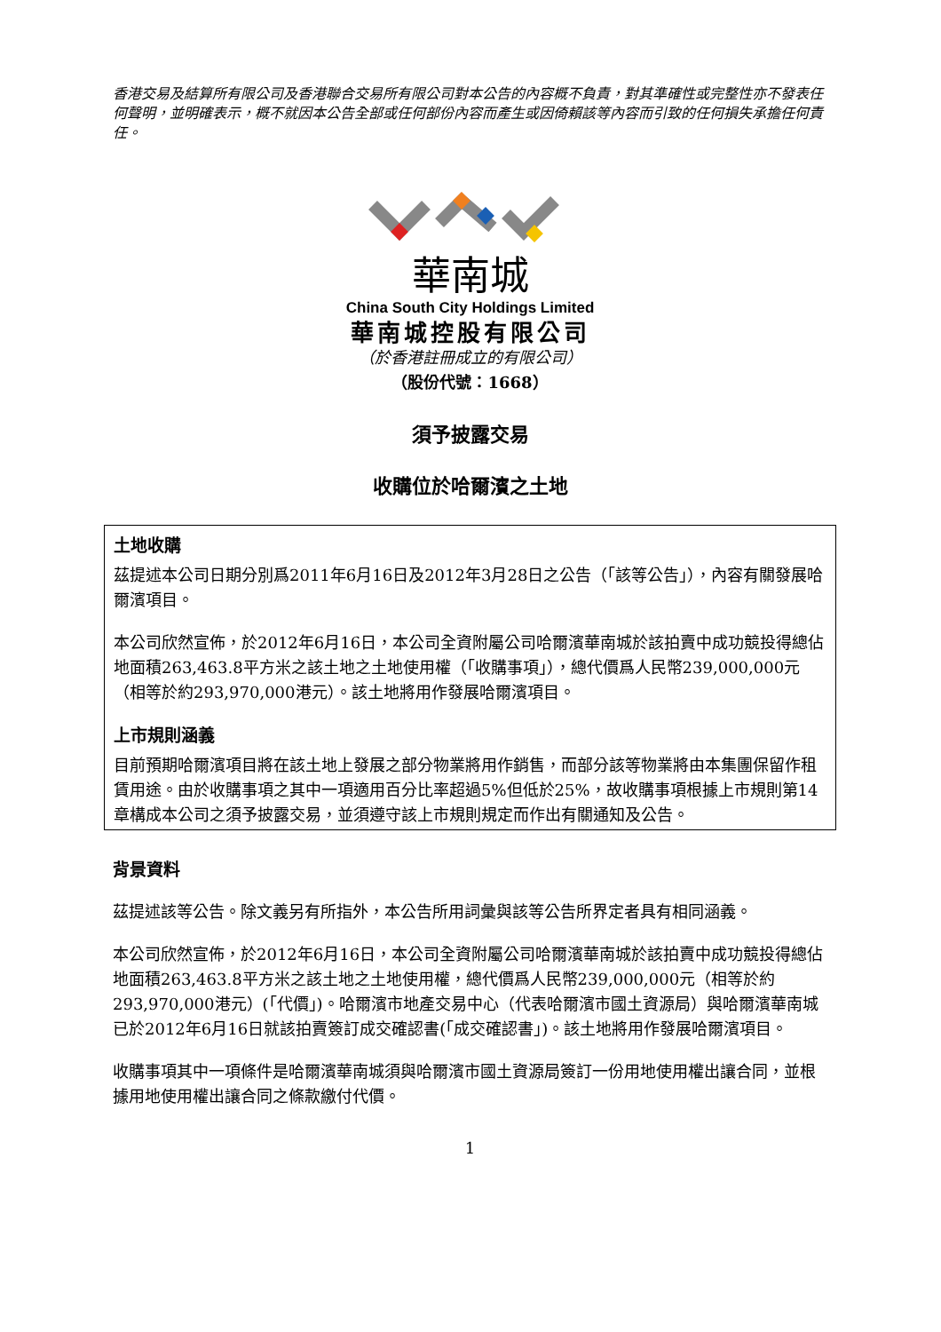香港交易及結算所有限公司及香港聯合交易所有限公司對本公告的內容概不負責，對其準確性或完整性亦不發表任何聲明，並明確表示，概不就因本公告全部或任何部份內容而產生或因倚賴該等內容而引致的任何損失承擔任何責任。
華南城
China South City Holdings Limited
華南城控股有限公司
（於香港註冊成立的有限公司）
（股份代號：1668）
須予披露交易
收購位於哈爾濱之土地
土地收購
茲提述本公司日期分別爲2011年6月16日及2012年3月28日之公告（「該等公告」），內容有關發展哈爾濱項目。
本公司欣然宣佈，於2012年6月16日，本公司全資附屬公司哈爾濱華南城於該拍賣中成功競投得總佔地面積263,463.8平方米之該土地之土地使用權（「收購事項」），總代價爲人民幣239,000,000元（相等於約293,970,000港元）。該土地將用作發展哈爾濱項目。
上市規則涵義
目前預期哈爾濱項目將在該土地上發展之部分物業將用作銷售，而部分該等物業將由本集團保留作租賃用途。由於收購事項之其中一項適用百分比率超過5%但低於25%，故收購事項根據上市規則第14章構成本公司之須予披露交易，並須遵守該上市規則規定而作出有關通知及公告。
背景資料
茲提述該等公告。除文義另有所指外，本公告所用詞彙與該等公告所界定者具有相同涵義。
本公司欣然宣佈，於2012年6月16日，本公司全資附屬公司哈爾濱華南城於該拍賣中成功競投得總佔地面積263,463.8平方米之該土地之土地使用權，總代價爲人民幣239,000,000元（相等於約293,970,000港元）(「代價」)。哈爾濱市地產交易中心（代表哈爾濱市國土資源局）與哈爾濱華南城已於2012年6月16日就該拍賣簽訂成交確認書(「成交確認書」)。該土地將用作發展哈爾濱項目。
收購事項其中一項條件是哈爾濱華南城須與哈爾濱市國土資源局簽訂一份用地使用權出讓合同，並根據用地使用權出讓合同之條款繳付代價。
1